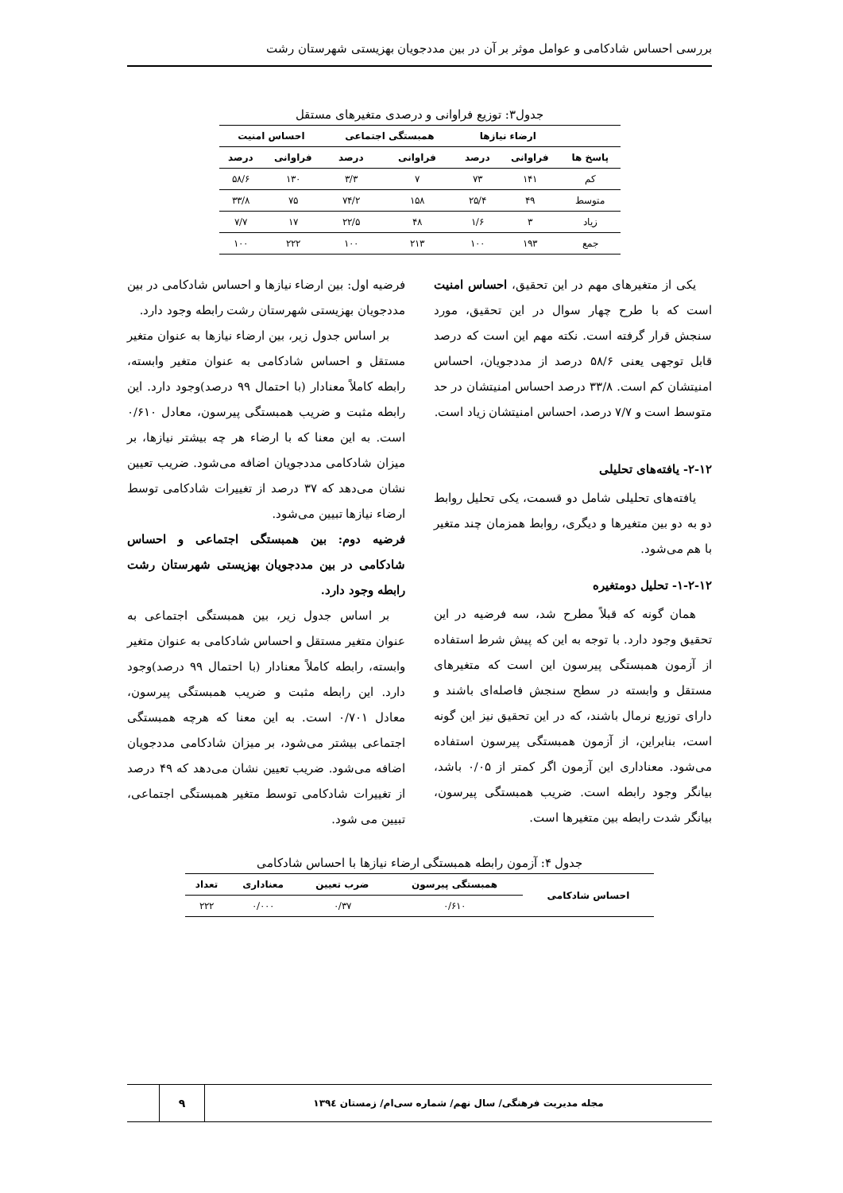بررسی احساس شادکامی و عوامل موثر بر آن در بین مددجویان بهزیستی شهرستان رشت
جدول۳: توزیع فراوانی و درصدی متغیرهای مستقل
| | ارضاء نیازها | | همبستگی اجتماعی | | احساس امنیت | |
| --- | --- | --- | --- | --- | --- | --- |
| پاسخ ها | فراوانی | درصد | فراوانی | درصد | فراوانی | درصد |
| کم | ۱۴۱ | ۷۳ | ۷ | ۳/۳ | ۱۳۰ | ۵۸/۶ |
| متوسط | ۴۹ | ۲۵/۴ | ۱۵۸ | ۷۴/۲ | ۷۵ | ۳۳/۸ |
| زیاد | ۳ | ۱/۶ | ۴۸ | ۲۲/۵ | ۱۷ | ۷/۷ |
| جمع | ۱۹۳ | ۱۰۰ | ۲۱۳ | ۱۰۰ | ۲۲۲ | ۱۰۰ |
یکی از متغیرهای مهم در این تحقیق، احساس امنیت است که با طرح چهار سوال در این تحقیق، مورد سنجش قرار گرفته است. نکته مهم این است که درصد قابل توجهی یعنی ۵۸/۶ درصد از مددجویان، احساس امنیتشان کم است. ۳۳/۸ درصد احساس امنیتشان در حد متوسط است و ۷/۷ درصد، احساس امنیتشان زیاد است.
۲-۱۲- یافته‌های تحلیلی
یافته‌های تحلیلی شامل دو قسمت، یکی تحلیل روابط دو به دو بین متغیرها و دیگری، روابط همزمان چند متغیر با هم می‌شود.
۱-۲-۱۲- تحلیل دومتغیره
همان گونه که قبلاً مطرح شد، سه فرضیه در این تحقیق وجود دارد. با توجه به این که پیش شرط استفاده از آزمون همبستگی پیرسون این است که متغیرهای مستقل و وابسته در سطح سنجش فاصله‌ای باشند و دارای توزیع نرمال باشند، که در این تحقیق نیز این گونه است، بنابراین، از آزمون همبستگی پیرسون استفاده می‌شود. معناداری این آزمون اگر کمتر از ۰/۰۵ باشد، بیانگر وجود رابطه است. ضریب همبستگی پیرسون، بیانگر شدت رابطه بین متغیرها است.
فرضیه اول: بین ارضاء نیازها و احساس شادکامی در بین مددجویان بهزیستی شهرستان رشت رابطه وجود دارد.
بر اساس جدول زیر، بین ارضاء نیازها به عنوان متغیر مستقل و احساس شادکامی به عنوان متغیر وابسته، رابطه کاملاً معنادار (با احتمال ۹۹ درصد)وجود دارد. این رابطه مثبت و ضریب همبستگی پیرسون، معادل ۰/۶۱۰ است. به این معنا که با ارضاء هر چه بیشتر نیازها، بر میزان شادکامی مددجویان اضافه می‌شود. ضریب تعیین نشان می‌دهد که ۳۷ درصد از تغییرات شادکامی توسط ارضاء نیازها تبیین می‌شود.
فرضیه دوم: بین همبستگی اجتماعی و احساس شادکامی در بین مددجویان بهزیستی شهرستان رشت رابطه وجود دارد.
بر اساس جدول زیر، بین همبستگی اجتماعی به عنوان متغیر مستقل و احساس شادکامی به عنوان متغیر وابسته، رابطه کاملاً معنادار (با احتمال ۹۹ درصد)وجود دارد. این رابطه مثبت و ضریب همبستگی پیرسون، معادل ۰/۷۰۱ است. به این معنا که هرچه همبستگی اجتماعی بیشتر می‌شود، بر میزان شادکامی مددجویان اضافه می‌شود. ضریب تعیین نشان می‌دهد که ۴۹ درصد از تغییرات شادکامی توسط متغیر همبستگی اجتماعی، تبیین می شود.
جدول ۴: آزمون رابطه همبستگی ارضاء نیازها با احساس شادکامی
| احساس شادکامی | همبستگی پیرسون | ضرب تعیین | معناداری | تعداد |
| --- | --- | --- | --- | --- |
| | ۰/۶۱۰ | ۰/۳۷ | ۰/۰۰۰ | ۲۲۲ |
مجله مدیریت فرهنگی/ سال نهم/ شماره سی‌ام/ زمستان ۱۳۹٤
۹